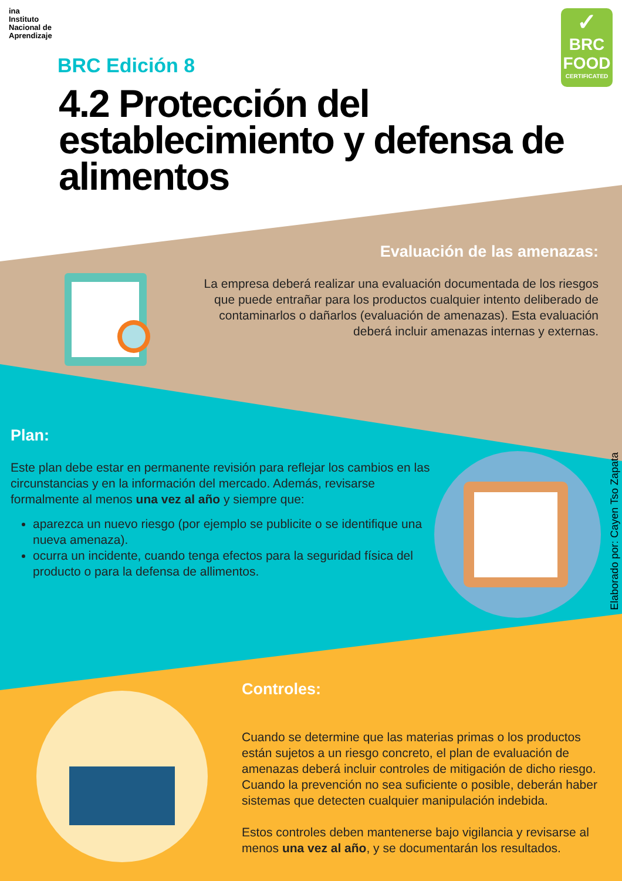ina
Instituto
Nacional de
Aprendizaje
✓
BRC
FOOD
CERTIFICATED
BRC Edición 8
4.2 Protección del establecimiento y defensa de alimentos
Evaluación de las amenazas:
La empresa deberá realizar una evaluación documentada de los riesgos que puede entrañar para los productos cualquier intento deliberado de contaminarlos o dañarlos (evaluación de amenazas). Esta evaluación deberá incluir amenazas internas y externas.
Plan:
Este plan debe estar en permanente revisión para reflejar los cambios en las circunstancias y en la información del mercado. Además, revisarse formalmente al menos una vez al año y siempre que:
aparezca un nuevo riesgo (por ejemplo se publicite o se identifique una nueva amenaza).
ocurra un incidente, cuando tenga efectos para la seguridad física del producto o para la defensa de allimentos.
Elaborado por: Cayen Tso Zapata
Controles:
Cuando se determine que las materias primas o los productos están sujetos a un riesgo concreto, el plan de evaluación de amenazas deberá incluir controles de mitigación de dicho riesgo. Cuando la prevención no sea suficiente o posible, deberán haber sistemas que detecten cualquier manipulación indebida.
Estos controles deben mantenerse bajo vigilancia y revisarse al menos una vez al año, y se documentarán los resultados.